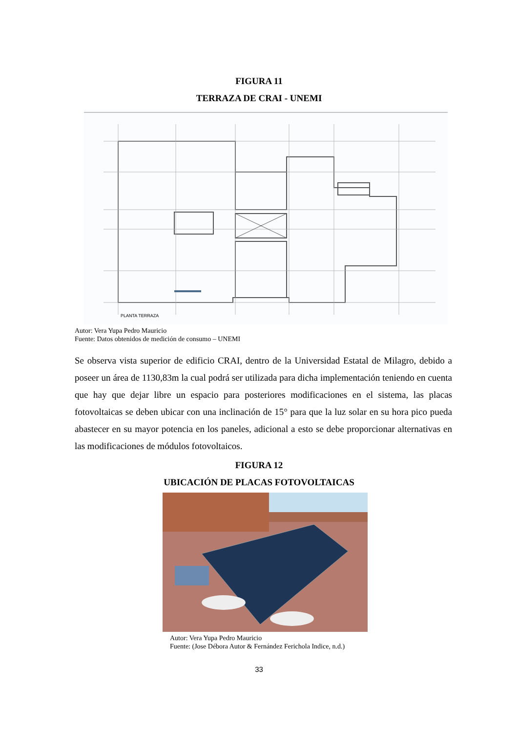FIGURA 11
TERRAZA DE CRAI - UNEMI
PLANTA TERRAZA
Autor: Vera Yupa Pedro Mauricio
Fuente: Datos obtenidos de medición de consumo – UNEMI
Se observa vista superior de edificio CRAI, dentro de la Universidad Estatal de Milagro, debido a poseer un área de 1130,83m la cual podrá ser utilizada para dicha implementación teniendo en cuenta que hay que dejar libre un espacio para posteriores modificaciones en el sistema, las placas fotovoltaicas se deben ubicar con una inclinación de 15° para que la luz solar en su hora pico pueda abastecer en su mayor potencia en los paneles, adicional a esto se debe proporcionar alternativas en las modificaciones de módulos fotovoltaicos.
FIGURA 12
UBICACIÓN DE PLACAS FOTOVOLTAICAS
Autor: Vera Yupa Pedro Mauricio
Fuente: (Jose Débora Autor & Fernández Ferichola Indice, n.d.)
33